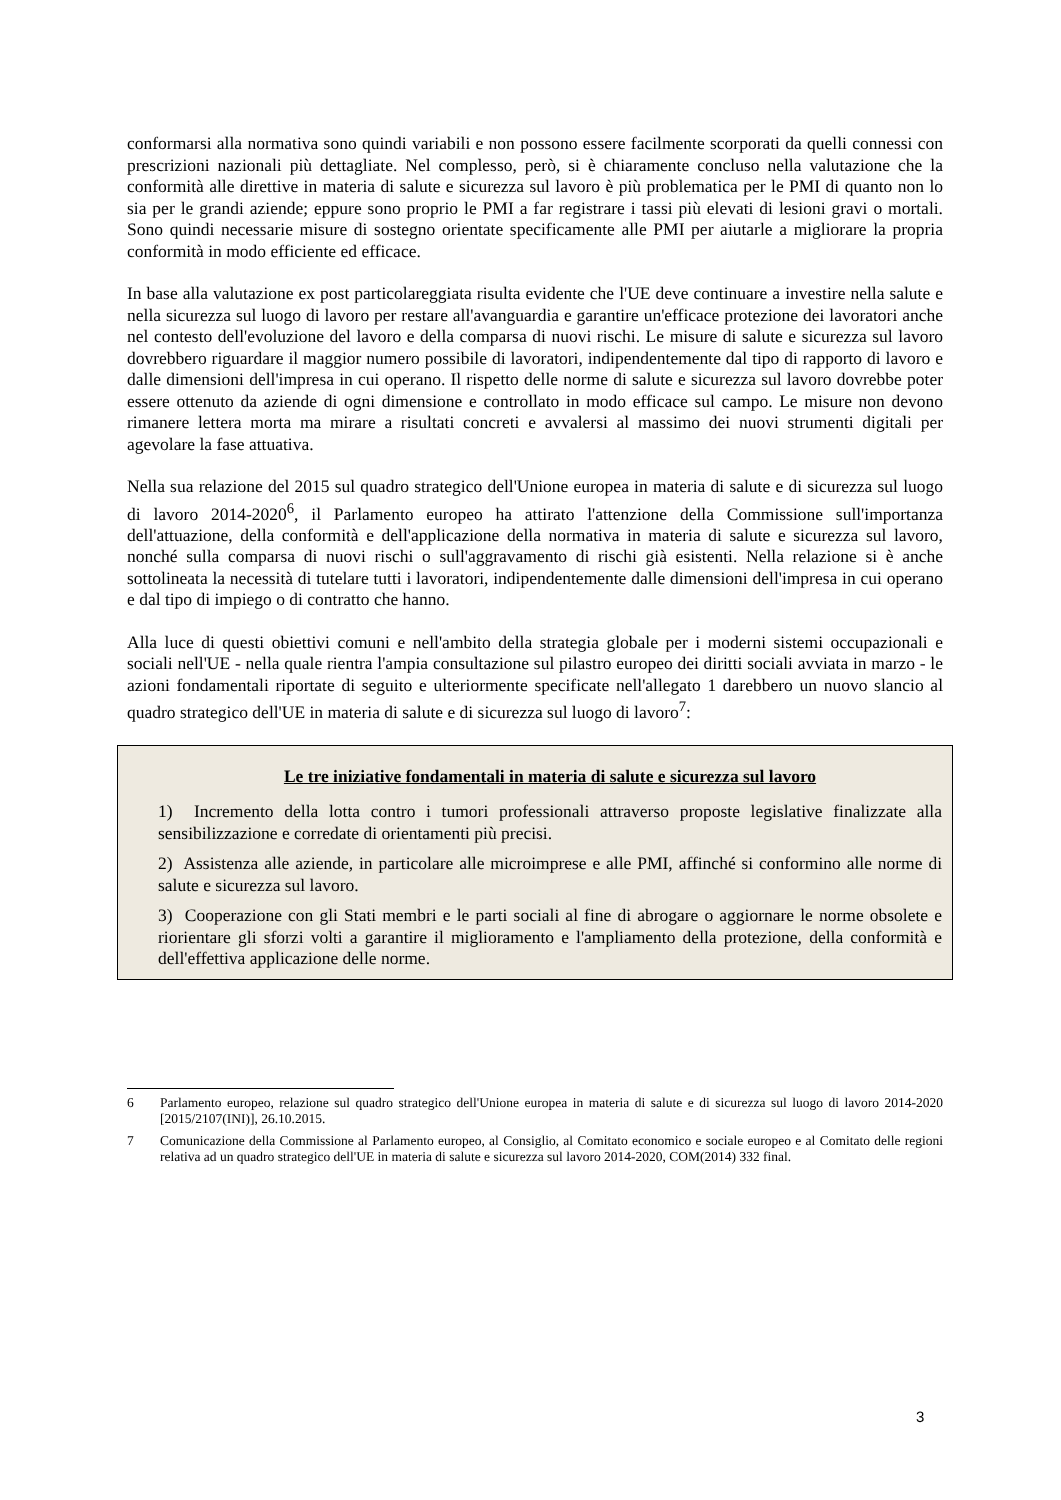conformarsi alla normativa sono quindi variabili e non possono essere facilmente scorporati da quelli connessi con prescrizioni nazionali più dettagliate. Nel complesso, però, si è chiaramente concluso nella valutazione che la conformità alle direttive in materia di salute e sicurezza sul lavoro è più problematica per le PMI di quanto non lo sia per le grandi aziende; eppure sono proprio le PMI a far registrare i tassi più elevati di lesioni gravi o mortali. Sono quindi necessarie misure di sostegno orientate specificamente alle PMI per aiutarle a migliorare la propria conformità in modo efficiente ed efficace.
In base alla valutazione ex post particolareggiata risulta evidente che l'UE deve continuare a investire nella salute e nella sicurezza sul luogo di lavoro per restare all'avanguardia e garantire un'efficace protezione dei lavoratori anche nel contesto dell'evoluzione del lavoro e della comparsa di nuovi rischi. Le misure di salute e sicurezza sul lavoro dovrebbero riguardare il maggior numero possibile di lavoratori, indipendentemente dal tipo di rapporto di lavoro e dalle dimensioni dell'impresa in cui operano. Il rispetto delle norme di salute e sicurezza sul lavoro dovrebbe poter essere ottenuto da aziende di ogni dimensione e controllato in modo efficace sul campo. Le misure non devono rimanere lettera morta ma mirare a risultati concreti e avvalersi al massimo dei nuovi strumenti digitali per agevolare la fase attuativa.
Nella sua relazione del 2015 sul quadro strategico dell'Unione europea in materia di salute e di sicurezza sul luogo di lavoro 2014-2020<sup>6</sup>, il Parlamento europeo ha attirato l'attenzione della Commissione sull'importanza dell'attuazione, della conformità e dell'applicazione della normativa in materia di salute e sicurezza sul lavoro, nonché sulla comparsa di nuovi rischi o sull'aggravamento di rischi già esistenti. Nella relazione si è anche sottolineata la necessità di tutelare tutti i lavoratori, indipendentemente dalle dimensioni dell'impresa in cui operano e dal tipo di impiego o di contratto che hanno.
Alla luce di questi obiettivi comuni e nell'ambito della strategia globale per i moderni sistemi occupazionali e sociali nell'UE - nella quale rientra l'ampia consultazione sul pilastro europeo dei diritti sociali avviata in marzo - le azioni fondamentali riportate di seguito e ulteriormente specificate nell'allegato 1 darebbero un nuovo slancio al quadro strategico dell'UE in materia di salute e di sicurezza sul luogo di lavoro<sup>7</sup>:
Le tre iniziative fondamentali in materia di salute e sicurezza sul lavoro
1) Incremento della lotta contro i tumori professionali attraverso proposte legislative finalizzate alla sensibilizzazione e corredate di orientamenti più precisi.
2) Assistenza alle aziende, in particolare alle microimprese e alle PMI, affinché si conformino alle norme di salute e sicurezza sul lavoro.
3) Cooperazione con gli Stati membri e le parti sociali al fine di abrogare o aggiornare le norme obsolete e riorientare gli sforzi volti a garantire il miglioramento e l'ampliamento della protezione, della conformità e dell'effettiva applicazione delle norme.
6 Parlamento europeo, relazione sul quadro strategico dell'Unione europea in materia di salute e di sicurezza sul luogo di lavoro 2014-2020 [2015/2107(INI)], 26.10.2015.
7 Comunicazione della Commissione al Parlamento europeo, al Consiglio, al Comitato economico e sociale europeo e al Comitato delle regioni relativa ad un quadro strategico dell'UE in materia di salute e sicurezza sul lavoro 2014-2020, COM(2014) 332 final.
3